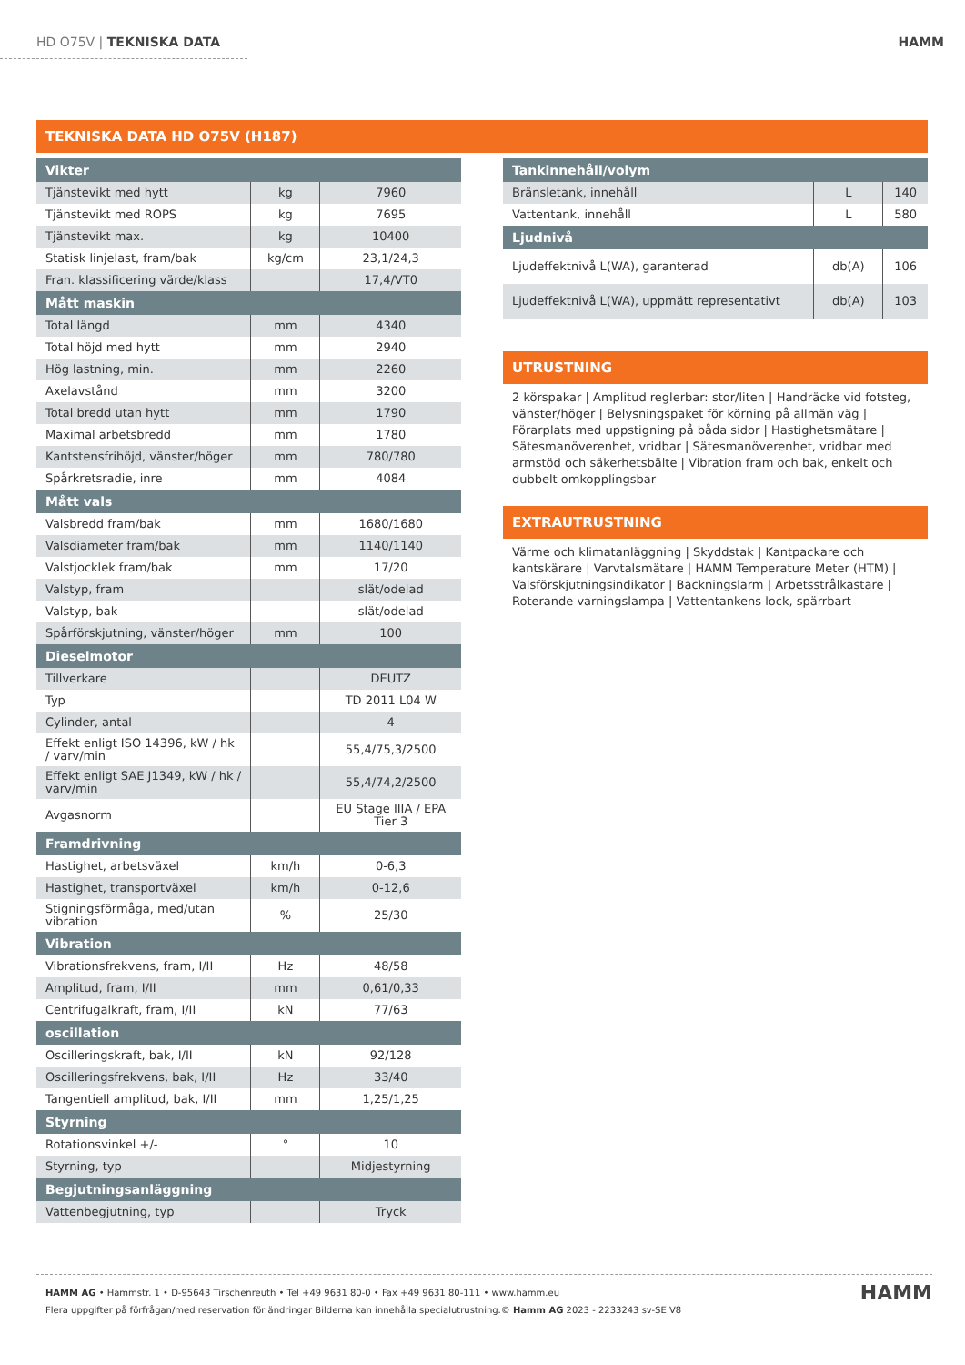HD O75V | TEKNISKA DATA HAMM
TEKNISKA DATA HD O75V (H187)
| Vikter | | |
| --- | --- | --- |
| Tjänstevikt med hytt | kg | 7960 |
| Tjänstevikt med ROPS | kg | 7695 |
| Tjänstevikt max. | kg | 10400 |
| Statisk linjelast, fram/bak | kg/cm | 23,1/24,3 |
| Fran. klassificering värde/klass | | 17,4/VT0 |
| Mått maskin | | |
| Total längd | mm | 4340 |
| Total höjd med hytt | mm | 2940 |
| Hög lastning, min. | mm | 2260 |
| Axelavstånd | mm | 3200 |
| Total bredd utan hytt | mm | 1790 |
| Maximal arbetsbredd | mm | 1780 |
| Kantstensfrihöjd, vänster/höger | mm | 780/780 |
| Spårkretsradie, inre | mm | 4084 |
| Mått vals | | |
| Valsbredd fram/bak | mm | 1680/1680 |
| Valsdiameter fram/bak | mm | 1140/1140 |
| Valstjocklek fram/bak | mm | 17/20 |
| Valstyp, fram | | slät/odelad |
| Valstyp, bak | | slät/odelad |
| Spårförskjutning, vänster/höger | mm | 100 |
| Dieselmotor | | |
| Tillverkare | | DEUTZ |
| Typ | | TD 2011 L04 W |
| Cylinder, antal | | 4 |
| Effekt enligt ISO 14396, kW / hk / varv/min | | 55,4/75,3/2500 |
| Effekt enligt SAE J1349, kW / hk / varv/min | | 55,4/74,2/2500 |
| Avgasnorm | | EU Stage IIIA / EPA Tier 3 |
| Framdrivning | | |
| Hastighet, arbetsväxel | km/h | 0-6,3 |
| Hastighet, transportväxel | km/h | 0-12,6 |
| Stigningsförmåga, med/utan vibration | % | 25/30 |
| Vibration | | |
| Vibrationsfrekvens, fram, I/II | Hz | 48/58 |
| Amplitud, fram, I/II | mm | 0,61/0,33 |
| Centrifugalkraft, fram, I/II | kN | 77/63 |
| oscillation | | |
| Oscilleringskraft, bak, I/II | kN | 92/128 |
| Oscilleringsfrekvens, bak, I/II | Hz | 33/40 |
| Tangentiell amplitud, bak, I/II | mm | 1,25/1,25 |
| Styrning | | |
| Rotationsvinkel +/- | ° | 10 |
| Styrning, typ | | Midjestyrning |
| Begjutningsanläggning | | |
| Vattenbegjutning, typ | | Tryck |
| Tankinnehåll/volym | | |
| --- | --- | --- |
| Bränsletank, innehåll | L | 140 |
| Vattentank, innehåll | L | 580 |
| Ljudnivå | | |
| Ljudeffektnivå L(WA), garanterad | db(A) | 106 |
| Ljudeffektnivå L(WA), uppmätt representativt | db(A) | 103 |
UTRUSTNING
2 körspakar | Amplitud reglerbar: stor/liten | Handräcke vid fotsteg, vänster/höger | Belysningspaket för körning på allmän väg | Förarplats med uppstigning på båda sidor | Hastighetsmätare | Sätesmanöverenhet, vridbar | Sätesmanöverenhet, vridbar med armstöd och säkerhetsbälte | Vibration fram och bak, enkelt och dubbelt omkopplingsbar
EXTRAUTRUSTNING
Värme och klimatanläggning | Skyddstak | Kantpackare och kantskärare | Varvtalsmätare | HAMM Temperature Meter (HTM) | Valsförskjutningsindikator | Backningslarm | Arbetsstrålkastare | Roterande varningslampa | Vattentankens lock, spärrbart
HAMM AG • Hammstr. 1 • D-95643 Tirschenreuth • Tel +49 9631 80-0 • Fax +49 9631 80-111 • www.hamm.eu
Flera uppgifter på förfrågan/med reservation för ändringar Bilderna kan innehålla specialutrustning.© Hamm AG 2023 - 2233243 sv-SE V8
HAMM